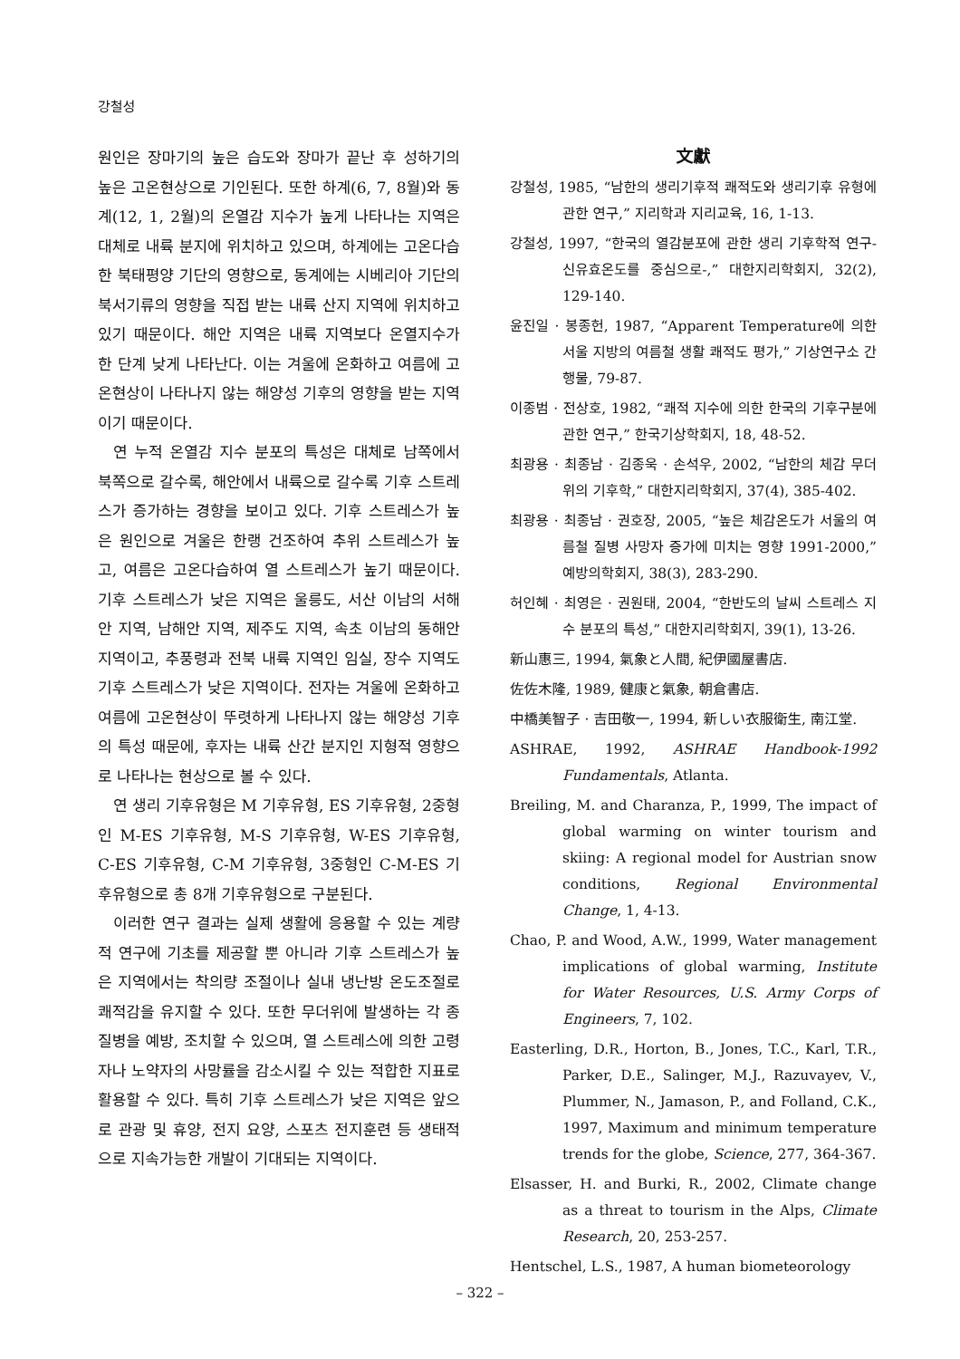강철성
원인은 장마기의 높은 습도와 장마가 끝난 후 성하기의 높은 고온현상으로 기인된다. 또한 하계(6, 7, 8월)와 동계(12, 1, 2월)의 온열감 지수가 높게 나타나는 지역은 대체로 내륙 분지에 위치하고 있으며, 하계에는 고온다습한 북태평양 기단의 영향으로, 동계에는 시베리아 기단의 북서기류의 영향을 직접 받는 내륙 산지 지역에 위치하고 있기 때문이다. 해안 지역은 내륙 지역보다 온열지수가 한 단계 낮게 나타난다. 이는 겨울에 온화하고 여름에 고온현상이 나타나지 않는 해양성 기후의 영향을 받는 지역이기 때문이다.
연 누적 온열감 지수 분포의 특성은 대체로 남쪽에서 북쪽으로 갈수록, 해안에서 내륙으로 갈수록 기후 스트레스가 증가하는 경향을 보이고 있다. 기후 스트레스가 높은 원인으로 겨울은 한랭 건조하여 추위 스트레스가 높고, 여름은 고온다습하여 열 스트레스가 높기 때문이다. 기후 스트레스가 낮은 지역은 울릉도, 서산 이남의 서해안 지역, 남해안 지역, 제주도 지역, 속초 이남의 동해안 지역이고, 추풍령과 전북 내륙 지역인 임실, 장수 지역도 기후 스트레스가 낮은 지역이다. 전자는 겨울에 온화하고 여름에 고온현상이 뚜렷하게 나타나지 않는 해양성 기후의 특성 때문에, 후자는 내륙 산간 분지인 지형적 영향으로 나타나는 현상으로 볼 수 있다.
연 생리 기후유형은 M 기후유형, ES 기후유형, 2중형인 M-ES 기후유형, M-S 기후유형, W-ES 기후유형, C-ES 기후유형, C-M 기후유형, 3중형인 C-M-ES 기후유형으로 총 8개 기후유형으로 구분된다.
이러한 연구 결과는 실제 생활에 응용할 수 있는 계량적 연구에 기초를 제공할 뿐 아니라 기후 스트레스가 높은 지역에서는 착의량 조절이나 실내 냉난방 온도조절로 쾌적감을 유지할 수 있다. 또한 무더위에 발생하는 각 종 질병을 예방, 조치할 수 있으며, 열 스트레스에 의한 고령자나 노약자의 사망률을 감소시킬 수 있는 적합한 지표로 활용할 수 있다. 특히 기후 스트레스가 낮은 지역은 앞으로 관광 및 휴양, 전지 요양, 스포츠 전지훈련 등 생태적으로 지속가능한 개발이 기대되는 지역이다.
文獻
강철성, 1985, “남한의 생리기후적 쾌적도와 생리기후 유형에 관한 연구,” 지리학과 지리교육, 16, 1-13.
강철성, 1997, “한국의 열감분포에 관한 생리 기후학적 연구-신유효온도를 중심으로-,” 대한지리학회지, 32(2), 129-140.
윤진일 · 봉종헌, 1987, “Apparent Temperature에 의한 서울 지방의 여름철 생활 쾌적도 평가,” 기상연구소 간행물, 79-87.
이종범 · 전상호, 1982, “쾌적 지수에 의한 한국의 기후구분에 관한 연구,” 한국기상학회지, 18, 48-52.
최광용 · 최종남 · 김종욱 · 손석우, 2002, “남한의 체감 무더위의 기후학,” 대한지리학회지, 37(4), 385-402.
최광용 · 최종남 · 권호장, 2005, “높은 체감온도가 서울의 여름철 질병 사망자 증가에 미치는 영향 1991-2000,” 예방의학회지, 38(3), 283-290.
허인혜 · 최영은 · 권원태, 2004, “한반도의 날씨 스트레스 지수 분포의 특성,” 대한지리학회지, 39(1), 13-26.
新山惠三, 1994, 氣象と人間, 紀伊國屋書店.
佐佐木隆, 1989, 健康と氣象, 朝倉書店.
中橋美智子 · 吉田敬一, 1994, 新しい衣服衛生, 南江堂.
ASHRAE, 1992, ASHRAE Handbook-1992 Fundamentals, Atlanta.
Breiling, M. and Charanza, P., 1999, The impact of global warming on winter tourism and skiing: A regional model for Austrian snow conditions, Regional Environmental Change, 1, 4-13.
Chao, P. and Wood, A.W., 1999, Water management implications of global warming, Institute for Water Resources, U.S. Army Corps of Engineers, 7, 102.
Easterling, D.R., Horton, B., Jones, T.C., Karl, T.R., Parker, D.E., Salinger, M.J., Razuvayev, V., Plummer, N., Jamason, P., and Folland, C.K., 1997, Maximum and minimum temperature trends for the globe, Science, 277, 364-367.
Elsasser, H. and Burki, R., 2002, Climate change as a threat to tourism in the Alps, Climate Research, 20, 253-257.
Hentschel, L.S., 1987, A human biometeorology
– 322 –